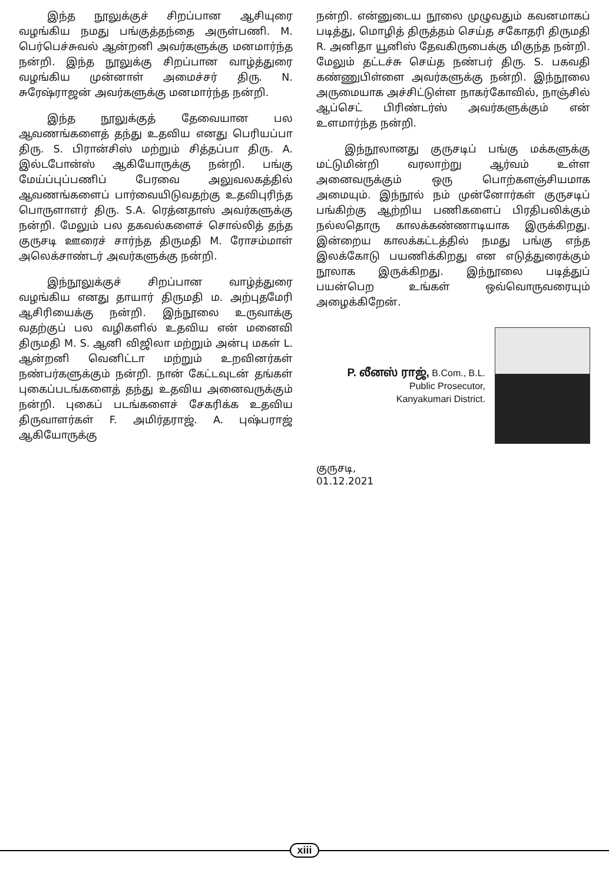இந்த நூலுக்குச் சிறப்பான ஆசியுரை வழங்கிய நமது பங்குத்தந்தை அருள்பணி. M. பெர்பெச்சுவல் ஆன்றனி அவர்களுக்கு மனமார்ந்த நன்றி. இந்த நூலுக்கு சிறப்பான வாழ்த்துரை வழங்கிய முன்னாள் அமைச்சர் திரு. N. சுரேஷ்ராஜன் அவர்களுக்கு மனமார்ந்த நன்றி.
இந்த நூலுக்குத் தேவையான பல ஆவணங்களைத் தந்து உதவிய எனது பெரியப்பா திரு. S. பிரான்சிஸ் மற்றும் சித்தப்பா திரு. A. இல்டபோன்ஸ் ஆகியோருக்கு நன்றி. பங்கு மேய்ப்புப்பணிப் பேரவை அலுவலகத்தில் ஆவணங்களைப் பார்வையிடுவதற்கு உதவிபுரிந்த பொருளாளர் திரு. S.A. ரெத்னதாஸ் அவர்களுக்கு நன்றி. மேலும் பல தகவல்களைச் சொல்லித் தந்த குருசடி ஊரைச் சார்ந்த திருமதி M. ரோசம்மாள் அலெக்சாண்டர் அவர்களுக்கு நன்றி.
இந்நூலுக்குச் சிறப்பான வாழ்த்துரை வழங்கிய எனது தாயார் திருமதி ம. அற்புதமேரி ஆசிரியைக்கு நன்றி. இந்நூலை உருவாக்கு வதற்குப் பல வழிகளில் உதவிய என் மனைவி திருமதி M. S. ஆனி விஜிலா மற்றும் அன்பு மகள் L. ஆன்றனி வெனிட்டா மற்றும் உறவினர்கள் நண்பர்களுக்கும் நன்றி. நான் கேட்டவுடன் தங்கள் புகைப்படங்களைத் தந்து உதவிய அனைவருக்கும் நன்றி. புகைப் படங்களைச் சேகரிக்க உதவிய திருவாளர்கள் F. அமிர்தராஜ். A. புஷ்பராஜ் ஆகியோருக்கு
நன்றி. என்னுடைய நூலை முழுவதும் கவனமாகப் படித்து, மொழித் திருத்தம் செய்த சகோதரி திருமதி R. அனிதா யூனிஸ் தேவகிருபைக்கு மிகுந்த நன்றி. மேலும் தட்டச்சு செய்த நண்பர் திரு. S. பகவதி கண்ணுபிள்ளை அவர்களுக்கு நன்றி. இந்நூலை அருமையாக அச்சிட்டுள்ள நாகர்கோவில், நாஞ்சில் ஆப்செட் பிரிண்டர்ஸ் அவர்களுக்கும் என் உளமார்ந்த நன்றி.
இந்நூலானது குருசடிப் பங்கு மக்களுக்கு மட்டுமின்றி வரலாற்று ஆர்வம் உள்ள அனைவருக்கும் ஒரு பொற்களஞ்சியமாக அமையும். இந்நூல் நம் முன்னோர்கள் குருசடிப் பங்கிற்கு ஆற்றிய பணிகளைப் பிரதிபலிக்கும் நல்லதொரு காலக்கண்ணாடியாக இருக்கிறது. இன்றைய காலக்கட்டத்தில் நமது பங்கு எந்த இலக்கோடு பயணிக்கிறது என எடுத்துரைக்கும் நூலாக இருக்கிறது. இந்நூலை படித்துப் பயன்பெற உங்கள் ஒவ்வொருவரையும் அழைக்கிறேன்.
P. லீனஸ் ராஜ், B.Com., B.L.
Public Prosecutor,
Kanyakumari District.
குருசடி,
01.12.2021
xiii